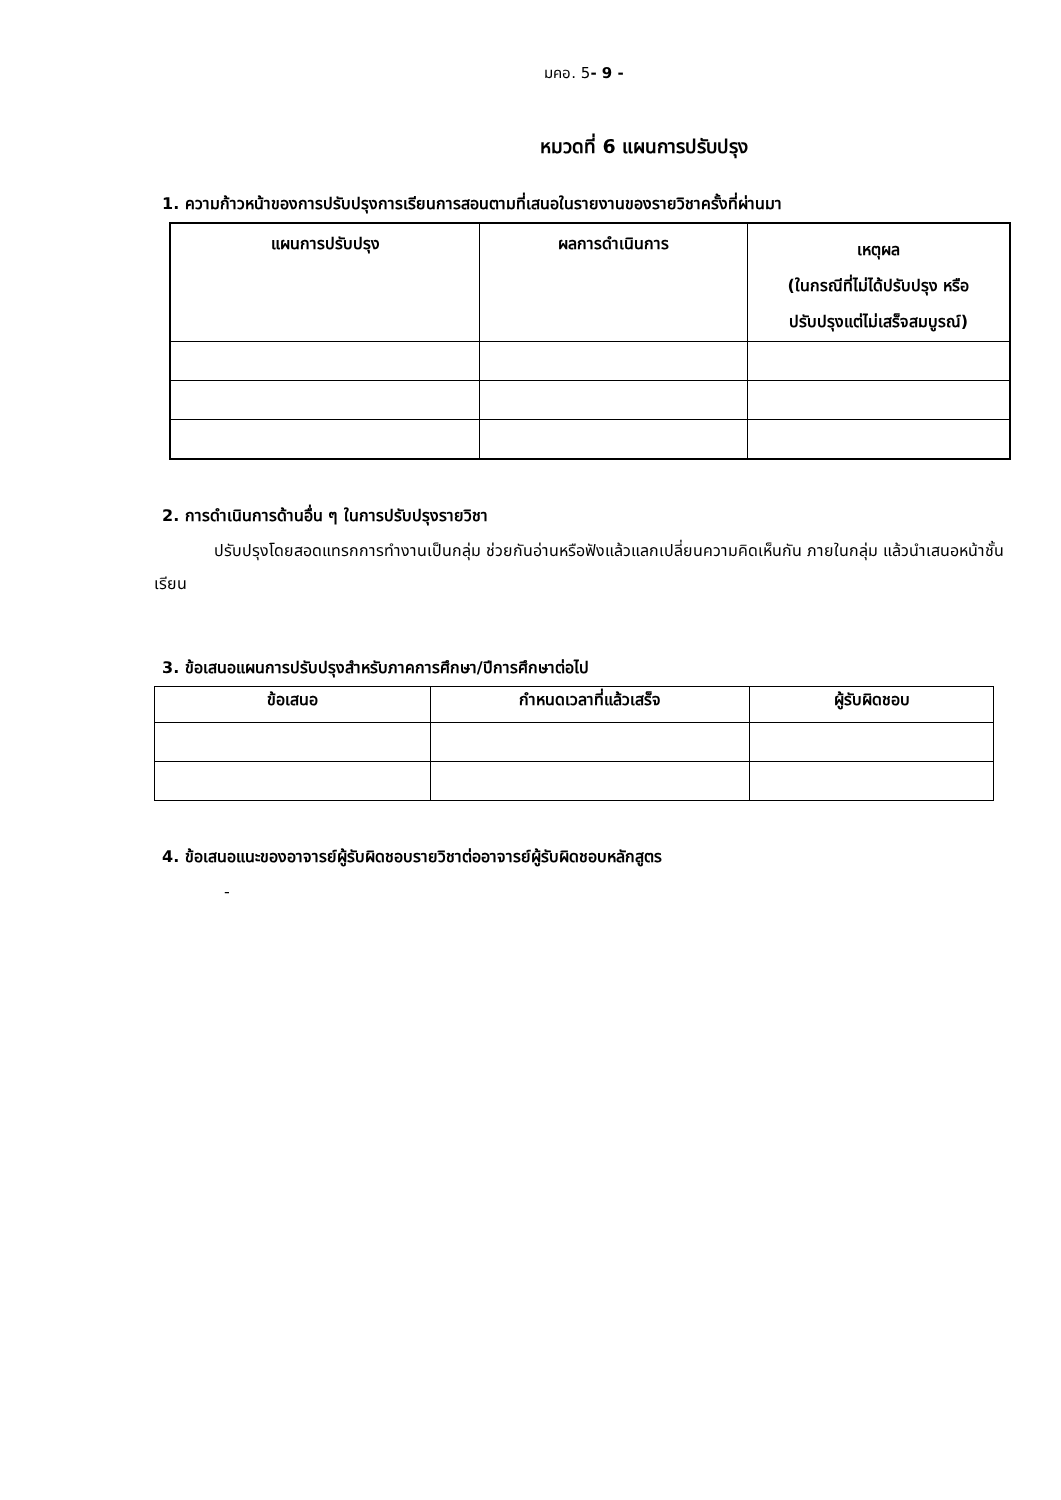มคอ. 5- 9 -
หมวดที่ 6 แผนการปรับปรุง
1. ความก้าวหน้าของการปรับปรุงการเรียนการสอนตามที่เสนอในรายงานของรายวิชาครั้งที่ผ่านมา
| แผนการปรับปรุง | ผลการดำเนินการ | เหตุผล (ในกรณีที่ไม่ได้ปรับปรุง หรือ ปรับปรุงแต่ไม่เสร็จสมบูรณ์) |
| --- | --- | --- |
2. การดำเนินการด้านอื่น ๆ ในการปรับปรุงรายวิชา
ปรับปรุงโดยสอดแทรกการทำงานเป็นกลุ่ม ช่วยกันอ่านหรือฟังแล้วแลกเปลี่ยนความคิดเห็นกัน ภายในกลุ่ม แล้วนำเสนอหน้าชั้นเรียน
3. ข้อเสนอแผนการปรับปรุงสำหรับภาคการศึกษา/ปีการศึกษาต่อไป
| ข้อเสนอ | กำหนดเวลาที่แล้วเสร็จ | ผู้รับผิดชอบ |
| --- | --- | --- |
4. ข้อเสนอแนะของอาจารย์ผู้รับผิดชอบรายวิชาต่ออาจารย์ผู้รับผิดชอบหลักสูตร
-